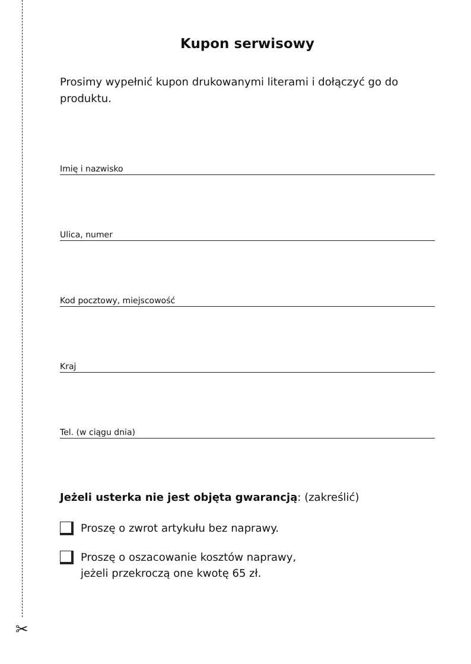✂
Kupon serwisowy
Prosimy wypełnić kupon drukowanymi literami i dołączyć go do produktu.
Imię i nazwisko
Ulica, numer
Kod pocztowy, miejscowość
Kraj
Tel. (w ciągu dnia)
Jeżeli usterka nie jest objęta gwarancją: (zakreślić)
Proszę o zwrot artykułu bez naprawy.
Proszę o oszacowanie kosztów naprawy,
jeżeli przekroczą one kwotę 65 zł.